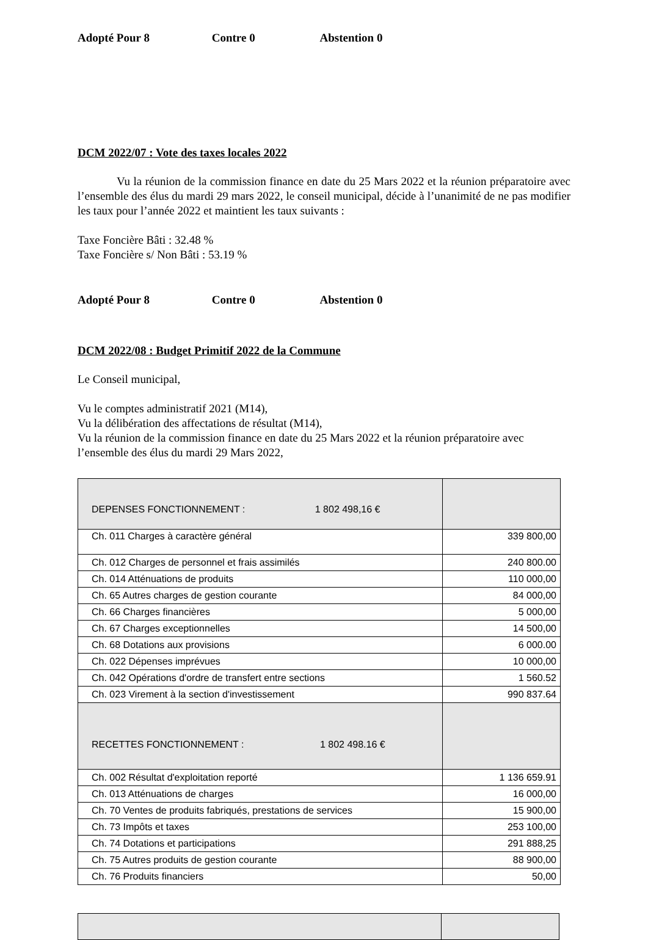Adopté Pour 8 Contre 0 Abstention 0
DCM 2022/07 : Vote des taxes locales 2022
Vu la réunion de la commission finance en date du 25 Mars 2022 et la réunion préparatoire avec l’ensemble des élus du mardi 29 mars 2022, le conseil municipal, décide à l’unanimité de ne pas modifier les taux pour l’année 2022 et maintient les taux suivants :
Taxe Foncière Bâti : 32.48 %
Taxe Foncière s/ Non Bâti : 53.19 %
Adopté Pour 8 Contre 0 Abstention 0
DCM 2022/08 : Budget Primitif 2022 de la Commune
Le Conseil municipal,
Vu le comptes administratif 2021 (M14),
Vu la délibération des affectations de résultat (M14),
Vu la réunion de la commission finance en date du 25 Mars 2022 et la réunion préparatoire avec l’ensemble des élus du mardi 29 Mars 2022,
| DEPENSES FONCTIONNEMENT : 1 802 498,16 € | |
| Ch. 011 Charges à caractère général | 339 800,00 |
| Ch. 012 Charges de personnel et frais assimilés | 240 800.00 |
| Ch. 014 Atténuations de produits | 110 000,00 |
| Ch. 65 Autres charges de gestion courante | 84 000,00 |
| Ch. 66 Charges financières | 5 000,00 |
| Ch. 67 Charges exceptionnelles | 14 500,00 |
| Ch. 68 Dotations aux provisions | 6 000.00 |
| Ch. 022 Dépenses imprévues | 10 000,00 |
| Ch. 042 Opérations d'ordre de transfert entre sections | 1 560.52 |
| Ch. 023 Virement à la section d'investissement | 990 837.64 |
| RECETTES FONCTIONNEMENT : 1 802 498.16 € | |
| Ch. 002 Résultat d'exploitation reporté | 1 136 659.91 |
| Ch. 013 Atténuations de charges | 16 000,00 |
| Ch. 70 Ventes de produits fabriqués, prestations de services | 15 900,00 |
| Ch. 73 Impôts et taxes | 253 100,00 |
| Ch. 74 Dotations et participations | 291 888,25 |
| Ch. 75 Autres produits de gestion courante | 88 900,00 |
| Ch. 76 Produits financiers | 50,00 |